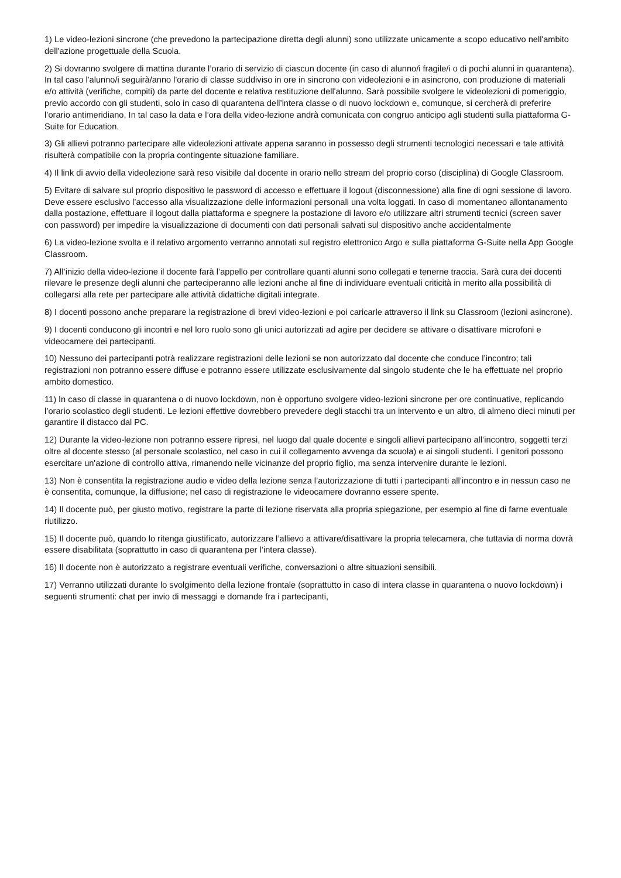1) Le video-lezioni sincrone (che prevedono la partecipazione diretta degli alunni) sono utilizzate unicamente a scopo educativo nell'ambito dell'azione progettuale della Scuola.
2) Si dovranno svolgere di mattina durante l’orario di servizio di ciascun docente (in caso di alunno/i fragile/i o di pochi alunni in quarantena). In tal caso l'alunno/i seguirà/anno l'orario di classe suddiviso in ore in sincrono con videolezioni e in asincrono, con produzione di materiali e/o attività (verifiche, compiti) da parte del docente e relativa restituzione dell'alunno. Sarà possibile svolgere le videolezioni di pomeriggio, previo accordo con gli studenti, solo in caso di quarantena dell’intera classe o di nuovo lockdown e, comunque, si cercherà di preferire l’orario antimeridiano. In tal caso la data e l’ora della video-lezione andrà comunicata con congruo anticipo agli studenti sulla piattaforma G-Suite for Education.
3) Gli allievi potranno partecipare alle videolezioni attivate appena saranno in possesso degli strumenti tecnologici necessari e tale attività risulterà compatibile con la propria contingente situazione familiare.
4) Il link di avvio della videolezione sarà reso visibile dal docente in orario nello stream del proprio corso (disciplina) di Google Classroom.
5) Evitare di salvare sul proprio dispositivo le password di accesso e effettuare il logout (disconnessione) alla fine di ogni sessione di lavoro. Deve essere esclusivo l’accesso alla visualizzazione delle informazioni personali una volta loggati. In caso di momentaneo allontanamento dalla postazione, effettuare il logout dalla piattaforma e spegnere la postazione di lavoro e/o utilizzare altri strumenti tecnici (screen saver con password) per impedire la visualizzazione di documenti con dati personali salvati sul dispositivo anche accidentalmente
6) La video-lezione svolta e il relativo argomento verranno annotati sul registro elettronico Argo e sulla piattaforma G-Suite nella App Google Classroom.
7) All’inizio della video-lezione il docente farà l’appello per controllare quanti alunni sono collegati e tenerne traccia. Sarà cura dei docenti rilevare le presenze degli alunni che parteciperanno alle lezioni anche al fine di individuare eventuali criticità in merito alla possibilità di collegarsi alla rete per partecipare alle attività didattiche digitali integrate.
8) I docenti possono anche preparare la registrazione di brevi video-lezioni e poi caricarle attraverso il link su Classroom (lezioni asincrone).
9) I docenti conducono gli incontri e nel loro ruolo sono gli unici autorizzati ad agire per decidere se attivare o disattivare microfoni e videocamere dei partecipanti.
10) Nessuno dei partecipanti potrà realizzare registrazioni delle lezioni se non autorizzato dal docente che conduce l’incontro; tali registrazioni non potranno essere diffuse e potranno essere utilizzate esclusivamente dal singolo studente che le ha effettuate nel proprio ambito domestico.
11) In caso di classe in quarantena o di nuovo lockdown, non è opportuno svolgere video-lezioni sincrone per ore continuative, replicando l’orario scolastico degli studenti. Le lezioni effettive dovrebbero prevedere degli stacchi tra un intervento e un altro, di almeno dieci minuti per garantire il distacco dal PC.
12) Durante la video-lezione non potranno essere ripresi, nel luogo dal quale docente e singoli allievi partecipano all’incontro, soggetti terzi oltre al docente stesso (al personale scolastico, nel caso in cui il collegamento avvenga da scuola) e ai singoli studenti. I genitori possono esercitare un'azione di controllo attiva, rimanendo nelle vicinanze del proprio figlio, ma senza intervenire durante le lezioni.
13) Non è consentita la registrazione audio e video della lezione senza l’autorizzazione di tutti i partecipanti all’incontro e in nessun caso ne è consentita, comunque, la diffusione; nel caso di registrazione le videocamere dovranno essere spente.
14) Il docente può, per giusto motivo, registrare la parte di lezione riservata alla propria spiegazione, per esempio al fine di farne eventuale riutilizzo.
15) Il docente può, quando lo ritenga giustificato, autorizzare l’allievo a attivare/disattivare la propria telecamera, che tuttavia di norma dovrà essere disabilitata (soprattutto in caso di quarantena per l’intera classe).
16) Il docente non è autorizzato a registrare eventuali verifiche, conversazioni o altre situazioni sensibili.
17) Verranno utilizzati durante lo svolgimento della lezione frontale (soprattutto in caso di intera classe in quarantena o nuovo lockdown) i seguenti strumenti: chat per invio di messaggi e domande fra i partecipanti,